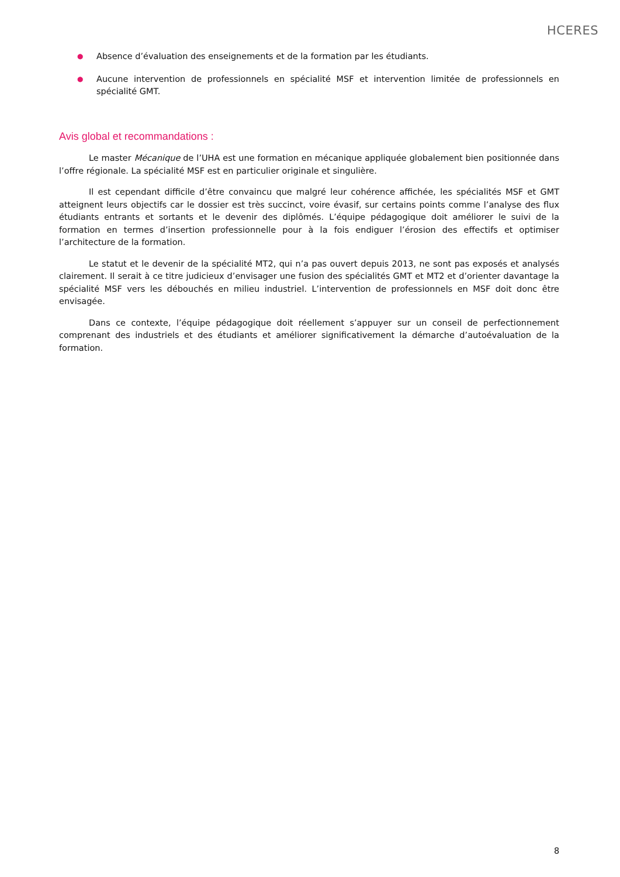HCERES
● Absence d’évaluation des enseignements et de la formation par les étudiants.
● Aucune intervention de professionnels en spécialité MSF et intervention limitée de professionnels en spécialité GMT.
Avis global et recommandations :
Le master Mécanique de l’UHA est une formation en mécanique appliquée globalement bien positionnée dans l’offre régionale. La spécialité MSF est en particulier originale et singulière.
Il est cependant difficile d’être convaincu que malgré leur cohérence affichée, les spécialités MSF et GMT atteignent leurs objectifs car le dossier est très succinct, voire évasif, sur certains points comme l’analyse des flux étudiants entrants et sortants et le devenir des diplômés. L’équipe pédagogique doit améliorer le suivi de la formation en termes d’insertion professionnelle pour à la fois endiguer l’érosion des effectifs et optimiser l’architecture de la formation.
Le statut et le devenir de la spécialité MT2, qui n’a pas ouvert depuis 2013, ne sont pas exposés et analysés clairement. Il serait à ce titre judicieux d’envisager une fusion des spécialités GMT et MT2 et d’orienter davantage la spécialité MSF vers les débouchés en milieu industriel. L’intervention de professionnels en MSF doit donc être envisagée.
Dans ce contexte, l’équipe pédagogique doit réellement s’appuyer sur un conseil de perfectionnement comprenant des industriels et des étudiants et améliorer significativement la démarche d’autoévaluation de la formation.
8